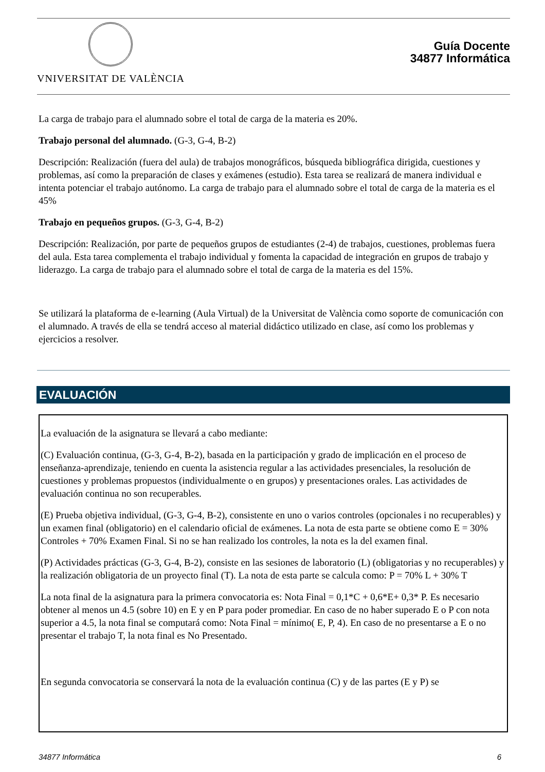VNIVERSITAT DE VALÈNCIA
Guía Docente
34877 Informática
La carga de trabajo para el alumnado sobre el total de carga de la materia es 20%.
Trabajo personal del alumnado. (G-3, G-4, B-2)
Descripción: Realización (fuera del aula) de trabajos monográficos, búsqueda bibliográfica dirigida, cuestiones y problemas, así como la preparación de clases y exámenes (estudio). Esta tarea se realizará de manera individual e intenta potenciar el trabajo autónomo. La carga de trabajo para el alumnado sobre el total de carga de la materia es el 45%
Trabajo en pequeños grupos. (G-3, G-4, B-2)
Descripción: Realización, por parte de pequeños grupos de estudiantes (2-4) de trabajos, cuestiones, problemas fuera del aula. Esta tarea complementa el trabajo individual y fomenta la capacidad de integración en grupos de trabajo y liderazgo. La carga de trabajo para el alumnado sobre el total de carga de la materia es del 15%.
Se utilizará la plataforma de e-learning (Aula Virtual) de la Universitat de València como soporte de comunicación con el alumnado. A través de ella se tendrá acceso al material didáctico utilizado en clase, así como los problemas y ejercicios a resolver.
EVALUACIÓN
La evaluación de la asignatura se llevará a cabo mediante:
(C) Evaluación continua, (G-3, G-4, B-2), basada en la participación y grado de implicación en el proceso de enseñanza-aprendizaje, teniendo en cuenta la asistencia regular a las actividades presenciales, la resolución de cuestiones y problemas propuestos (individualmente o en grupos) y presentaciones orales. Las actividades de evaluación continua no son recuperables.
(E) Prueba objetiva individual, (G-3, G-4, B-2), consistente en uno o varios controles (opcionales i no recuperables) y un examen final (obligatorio) en el calendario oficial de exámenes. La nota de esta parte se obtiene como E = 30% Controles + 70% Examen Final. Si no se han realizado los controles, la nota es la del examen final.
(P) Actividades prácticas (G-3, G-4, B-2), consiste en las sesiones de laboratorio (L) (obligatorias y no recuperables) y la realización obligatoria de un proyecto final (T). La nota de esta parte se calcula como: P = 70% L + 30% T
La nota final de la asignatura para la primera convocatoria es: Nota Final = 0,1*C + 0,6*E+ 0,3* P. Es necesario obtener al menos un 4.5 (sobre 10) en E y en P para poder promediar. En caso de no haber superado E o P con nota superior a 4.5, la nota final se computará como: Nota Final = mínimo( E, P, 4). En caso de no presentarse a E o no presentar el trabajo T, la nota final es No Presentado.
En segunda convocatoria se conservará la nota de la evaluación continua (C) y de las partes (E y P) se
34877 Informática 6